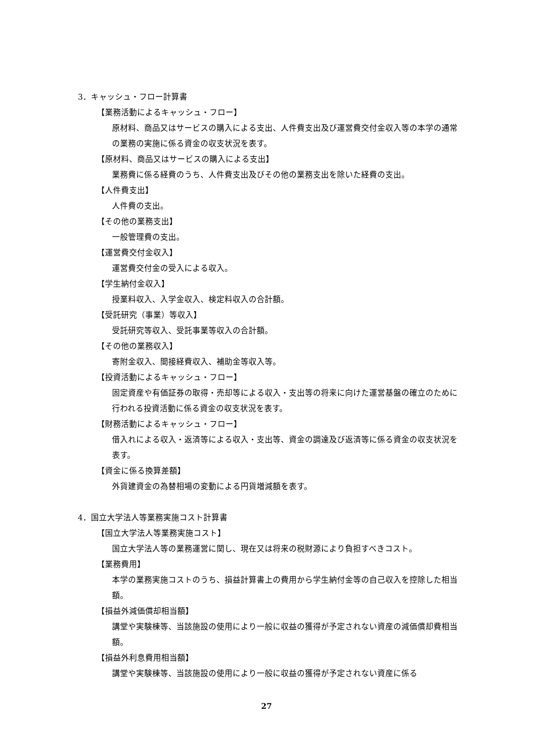3．キャッシュ・フロー計算書
【業務活動によるキャッシュ・フロー】
原材料、商品又はサービスの購入による支出、人件費支出及び運営費交付金収入等の本学の通常の業務の実施に係る資金の収支状況を表す。
【原材料、商品又はサービスの購入による支出】
業務費に係る経費のうち、人件費支出及びその他の業務支出を除いた経費の支出。
【人件費支出】
人件費の支出。
【その他の業務支出】
一般管理費の支出。
【運営費交付金収入】
運営費交付金の受入による収入。
【学生納付金収入】
授業料収入、入学金収入、検定料収入の合計額。
【受託研究（事業）等収入】
受託研究等収入、受託事業等収入の合計額。
【その他の業務収入】
寄附金収入、間接経費収入、補助金等収入等。
【投資活動によるキャッシュ・フロー】
固定資産や有価証券の取得・売却等による収入・支出等の将来に向けた運営基盤の確立のために行われる投資活動に係る資金の収支状況を表す。
【財務活動によるキャッシュ・フロー】
借入れによる収入・返済等による収入・支出等、資金の調達及び返済等に係る資金の収支状況を表す。
【資金に係る換算差額】
外貨建資金の為替相場の変動による円貨増減額を表す。
4．国立大学法人等業務実施コスト計算書
【国立大学法人等業務実施コスト】
国立大学法人等の業務運営に関し、現在又は将来の税財源により負担すべきコスト。
【業務費用】
本学の業務実施コストのうち、損益計算書上の費用から学生納付金等の自己収入を控除した相当額。
【損益外減価償却相当額】
講堂や実験棟等、当該施設の使用により一般に収益の獲得が予定されない資産の減価償却費相当額。
【損益外利息費用相当額】
講堂や実験棟等、当該施設の使用により一般に収益の獲得が予定されない資産に係る
27